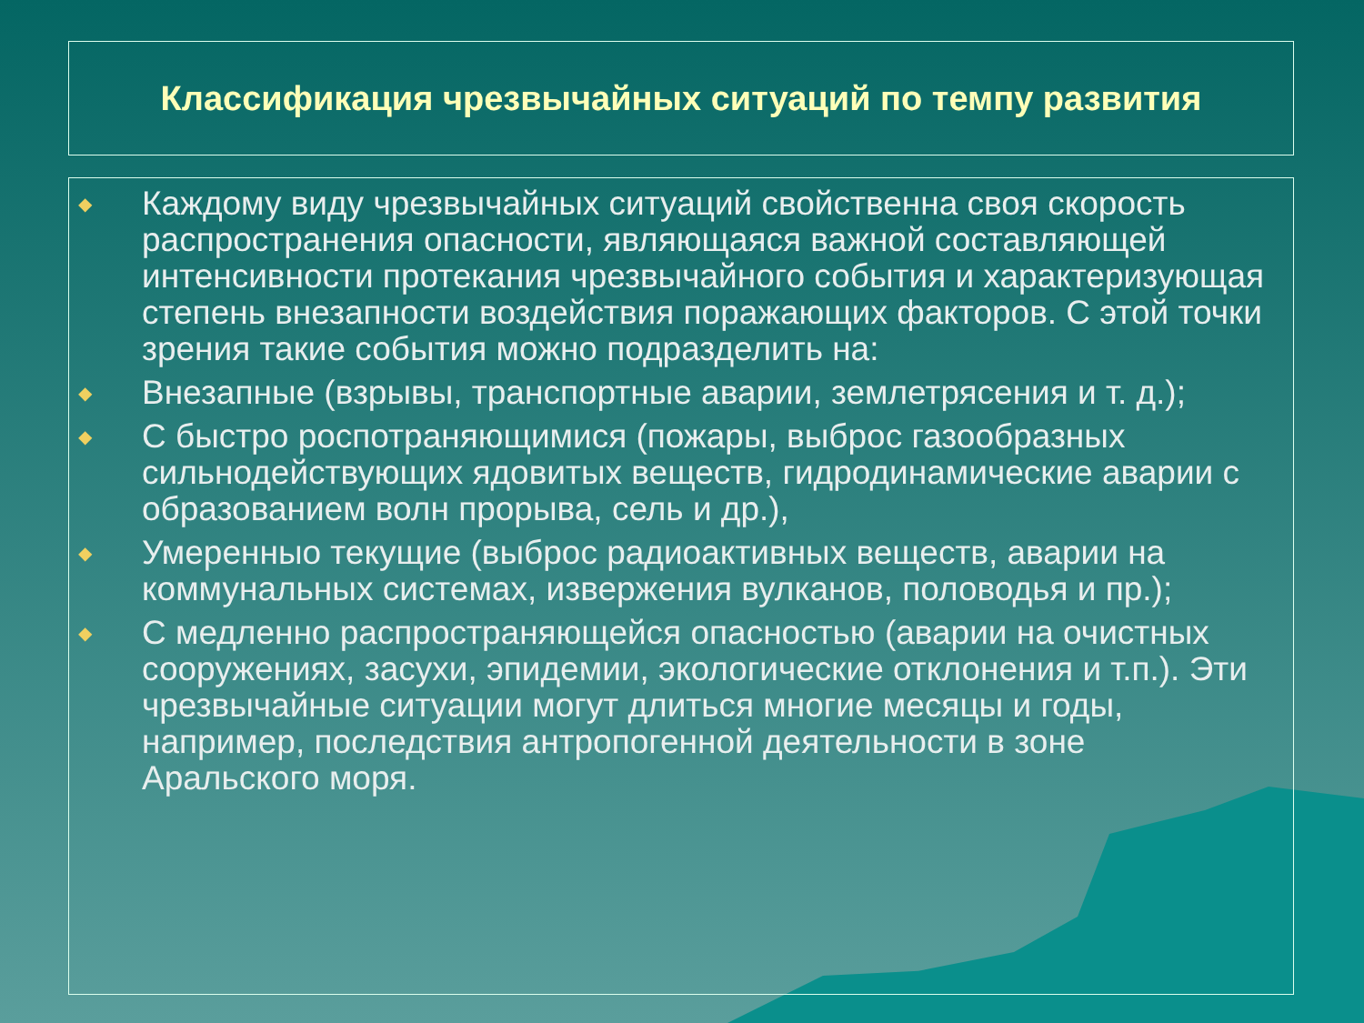Классификация чрезвычайных ситуаций по темпу развития
◆ Каждому виду чрезвычайных ситуаций свойственна своя скорость распространения опасности, являющаяся важной составляющей интенсивности протекания чрезвычайного события и характеризующая степень внезапности воздействия поражающих факторов. С этой точки зрения такие события можно подразделить на:
◆ Внезапные (взрывы, транспортные аварии, землетрясения и т. д.);
◆ С быстро роспотраняющимися (пожары, выброс газообразных сильнодействующих ядовитых веществ, гидродинамические аварии с образованием волн прорыва, сель и др.),
◆ Умеренныо текущие (выброс радиоактивных веществ, аварии на коммунальных системах, извержения вулканов, половодья и пр.);
◆ С медленно распространяющейся опасностью (аварии на очистных сооружениях, засухи, эпидемии, экологические отклонения и т.п.). Эти чрезвычайные ситуации могут длиться многие месяцы и годы, например, последствия антропогенной деятельности в зоне Аральского моря.